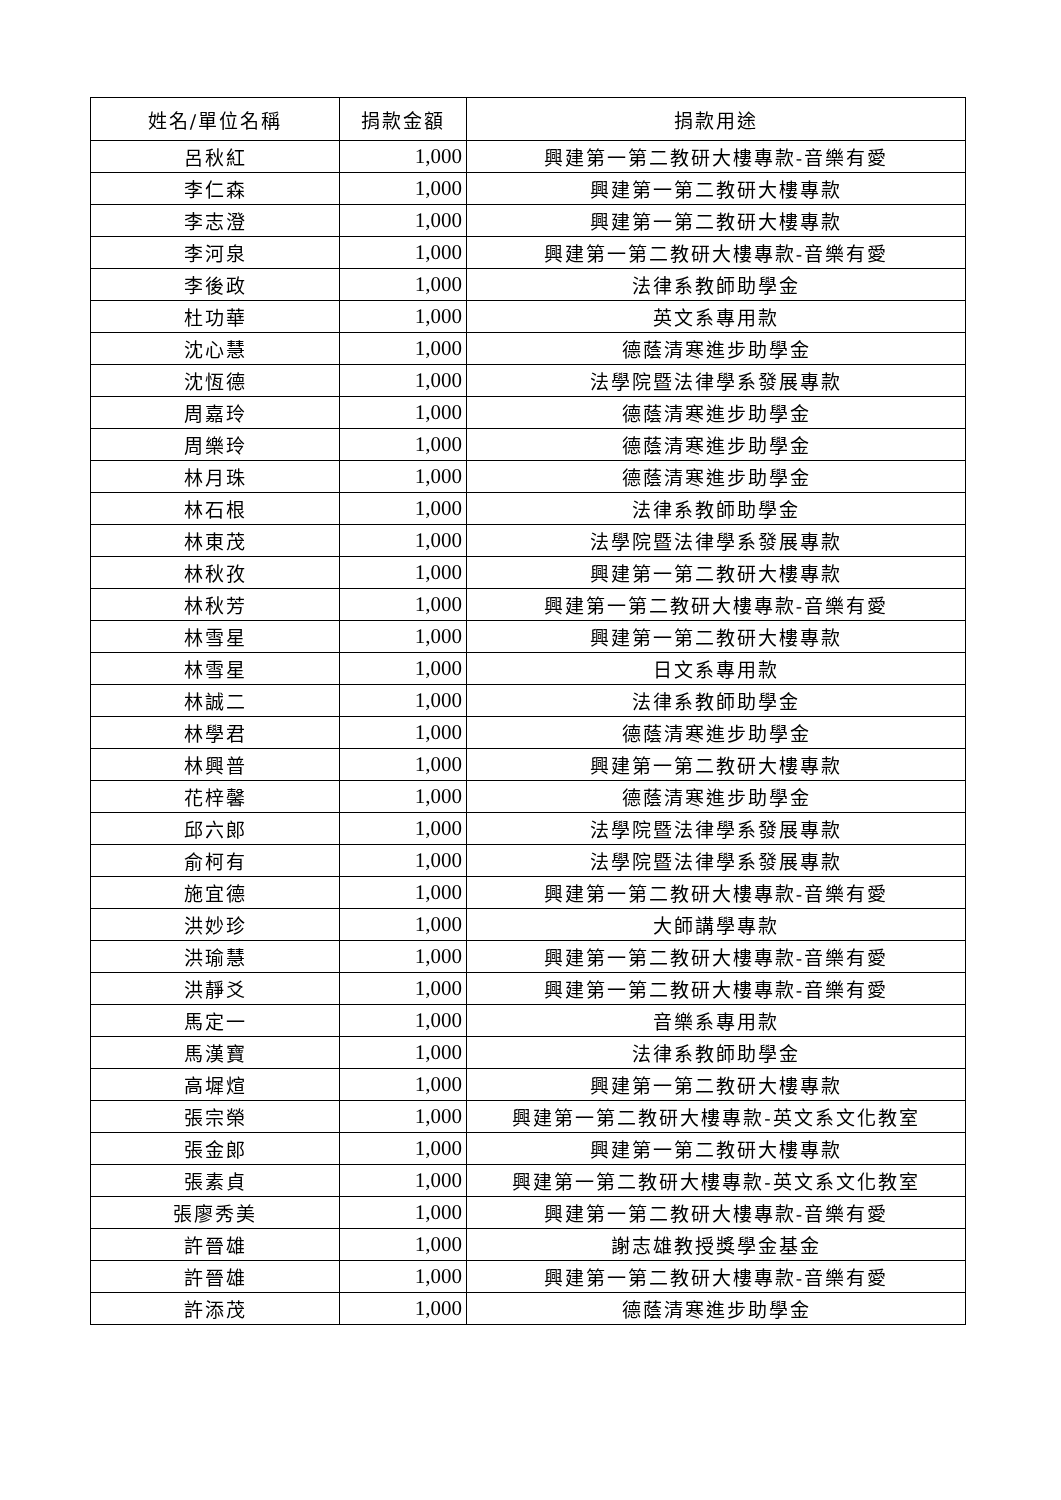| 姓名/單位名稱 | 捐款金額 | 捐款用途 |
| --- | --- | --- |
| 呂秋紅 | 1,000 | 興建第一第二教研大樓專款-音樂有愛 |
| 李仁森 | 1,000 | 興建第一第二教研大樓專款 |
| 李志澄 | 1,000 | 興建第一第二教研大樓專款 |
| 李河泉 | 1,000 | 興建第一第二教研大樓專款-音樂有愛 |
| 李後政 | 1,000 | 法律系教師助學金 |
| 杜功華 | 1,000 | 英文系專用款 |
| 沈心慧 | 1,000 | 德蔭清寒進步助學金 |
| 沈恆德 | 1,000 | 法學院暨法律學系發展專款 |
| 周嘉玲 | 1,000 | 德蔭清寒進步助學金 |
| 周樂玲 | 1,000 | 德蔭清寒進步助學金 |
| 林月珠 | 1,000 | 德蔭清寒進步助學金 |
| 林石根 | 1,000 | 法律系教師助學金 |
| 林東茂 | 1,000 | 法學院暨法律學系發展專款 |
| 林秋孜 | 1,000 | 興建第一第二教研大樓專款 |
| 林秋芳 | 1,000 | 興建第一第二教研大樓專款-音樂有愛 |
| 林雪星 | 1,000 | 興建第一第二教研大樓專款 |
| 林雪星 | 1,000 | 日文系專用款 |
| 林誠二 | 1,000 | 法律系教師助學金 |
| 林學君 | 1,000 | 德蔭清寒進步助學金 |
| 林興普 | 1,000 | 興建第一第二教研大樓專款 |
| 花梓馨 | 1,000 | 德蔭清寒進步助學金 |
| 邱六郎 | 1,000 | 法學院暨法律學系發展專款 |
| 俞柯有 | 1,000 | 法學院暨法律學系發展專款 |
| 施宜德 | 1,000 | 興建第一第二教研大樓專款-音樂有愛 |
| 洪妙珍 | 1,000 | 大師講學專款 |
| 洪瑜慧 | 1,000 | 興建第一第二教研大樓專款-音樂有愛 |
| 洪靜爻 | 1,000 | 興建第一第二教研大樓專款-音樂有愛 |
| 馬定一 | 1,000 | 音樂系專用款 |
| 馬漢寶 | 1,000 | 法律系教師助學金 |
| 高墀煊 | 1,000 | 興建第一第二教研大樓專款 |
| 張宗榮 | 1,000 | 興建第一第二教研大樓專款-英文系文化教室 |
| 張金郎 | 1,000 | 興建第一第二教研大樓專款 |
| 張素貞 | 1,000 | 興建第一第二教研大樓專款-英文系文化教室 |
| 張廖秀美 | 1,000 | 興建第一第二教研大樓專款-音樂有愛 |
| 許晉雄 | 1,000 | 謝志雄教授獎學金基金 |
| 許晉雄 | 1,000 | 興建第一第二教研大樓專款-音樂有愛 |
| 許添茂 | 1,000 | 德蔭清寒進步助學金 |